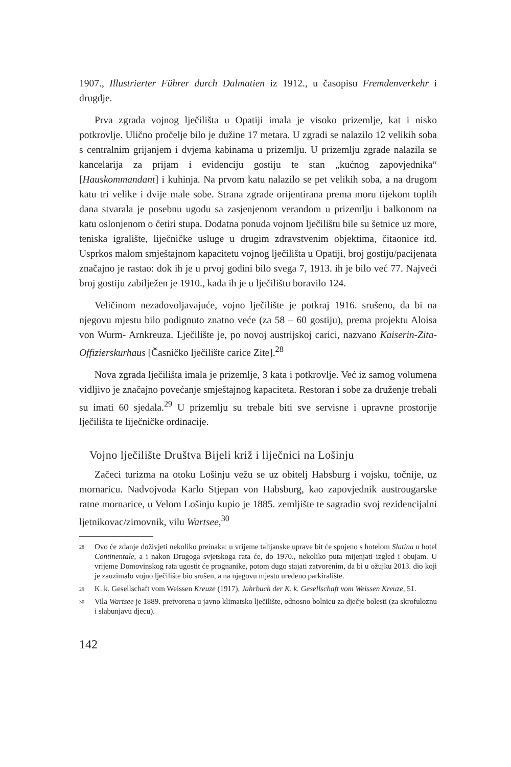1907., Illustrierter Führer durch Dalmatien iz 1912., u časopisu Fremdenverkehr i drugdje.
Prva zgrada vojnog lječilišta u Opatiji imala je visoko prizemlje, kat i nisko potkrovlje. Ulično pročelje bilo je dužine 17 metara. U zgradi se nalazilo 12 velikih soba s centralnim grijanjem i dvjema kabinama u prizemlju. U prizemlju zgrade nalazila se kancelarija za prijam i evidenciju gostiju te stan „kućnog zapovjednika“ [Hauskommandant] i kuhinja. Na prvom katu nalazilo se pet velikih soba, a na drugom katu tri velike i dvije male sobe. Strana zgrade orijentirana prema moru tijekom toplih dana stvarala je posebnu ugodu sa zasjenjenom verandom u prizemlju i balkonom na katu oslonjenom o četiri stupa. Dodatna ponuda vojnom lječilištu bile su šetnice uz more, teniska igralište, liječničke usluge u drugim zdravstvenim objektima, čitaonice itd. Usprkos malom smještajnom kapacitetu vojnog lječilišta u Opatiji, broj gostiju/pacijenata značajno je rastao: dok ih je u prvoj godini bilo svega 7, 1913. ih je bilo već 77. Najveći broj gostiju zabilježen je 1910., kada ih je u lječilištu boravilo 124.
Veličinom nezadovoljavajuće, vojno lječilište je potkraj 1916. srušeno, da bi na njegovu mjestu bilo podignuto znatno veće (za 58 – 60 gostiju), prema projektu Aloisa von Wurm- Arnkreuza. Lječilište je, po novoj austrijskoj carici, nazvano Kaiserin-Zita-Offizierskurhaus [Časničko lječilište carice Zite].<sup>28</sup>
Nova zgrada lječilišta imala je prizemlje, 3 kata i potkrovlje. Već iz samog volumena vidljivo je značajno povećanje smještajnog kapaciteta. Restoran i sobe za druženje trebali su imati 60 sjedala.<sup>29</sup> U prizemlju su trebale biti sve servisne i upravne prostorije lječilišta te liječničke ordinacije.
Vojno lječilište Društva Bijeli križ i liječnici na Lošinju
Začeci turizma na otoku Lošinju vežu se uz obitelj Habsburg i vojsku, točnije, uz mornaricu. Nadvojvoda Karlo Stjepan von Habsburg, kao zapovjednik austrougarske ratne mornarice, u Velom Lošinju kupio je 1885. zemljište te sagradio svoj rezidencijalni ljetnikovac/zimovnik, vilu Wartsee,<sup>30</sup>
<sup>28</sup> Ovo će zdanje doživjeti nekoliko preinaka: u vrijeme talijanske uprave bit će spojeno s hotelom Slatina u hotel Continentale, a i nakon Drugoga svjetskoga rata će, do 1970., nekoliko puta mijenjati izgled i obujam. U vrijeme Domovinskog rata ugostit će prognanike, potom dugo stajati zatvorenim, da bi u ožujku 2013. dio koji je zauzimalo vojno lječilište bio srušen, a na njegovu mjestu uređeno parkiralište.
<sup>29</sup> K. k. Gesellschaft vom Weissen Kreuze (1917), Jahrbuch der K. k. Gesellschaft vom Weissen Kreuze, 51.
<sup>30</sup> Vila Wartsee je 1889. pretvorena u javno klimatsko lječilište, odnosno bolnicu za dječje bolesti (za skrofuloznu i slabunjavu djecu).
142